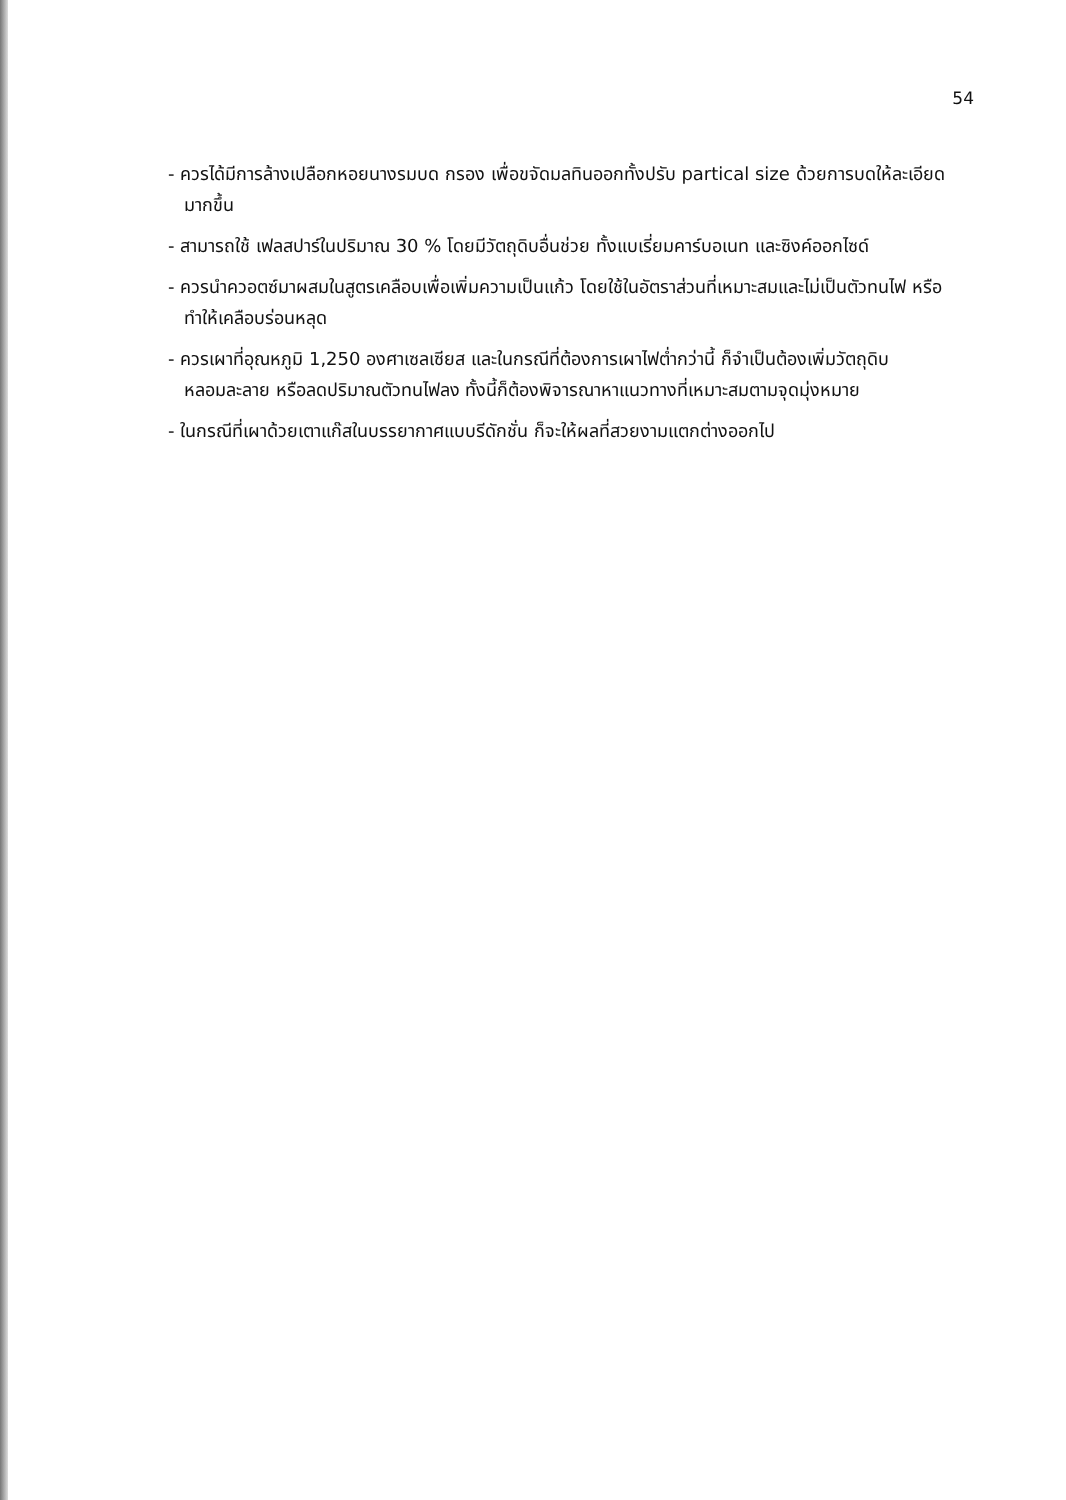54
- ควรได้มีการล้างเปลือกหอยนางรมบด กรอง เพื่อขจัดมลทินออกทั้งปรับ partical size ด้วยการบดให้ละเอียดมากขึ้น
- สามารถใช้ เฟลสปาร์ในปริมาณ 30 % โดยมีวัตถุดิบอื่นช่วย ทั้งแบเรี่ยมคาร์บอเนท และซิงค์ออกไซด์
- ควรนำควอตซ์มาผสมในสูตรเคลือบเพื่อเพิ่มความเป็นแก้ว โดยใช้ในอัตราส่วนที่เหมาะสมและไม่เป็นตัวทนไฟ หรือทำให้เคลือบร่อนหลุด
- ควรเผาที่อุณหภูมิ 1,250 องศาเซลเซียส และในกรณีที่ต้องการเผาไฟต่ำกว่านี้ ก็จำเป็นต้องเพิ่มวัตถุดิบหลอมละลาย หรือลดปริมาณตัวทนไฟลง ทั้งนี้ก็ต้องพิจารณาหาแนวทางที่เหมาะสมตามจุดมุ่งหมาย
- ในกรณีที่เผาด้วยเตาแก๊สในบรรยากาศแบบรีดักชั่น ก็จะให้ผลที่สวยงามแตกต่างออกไป